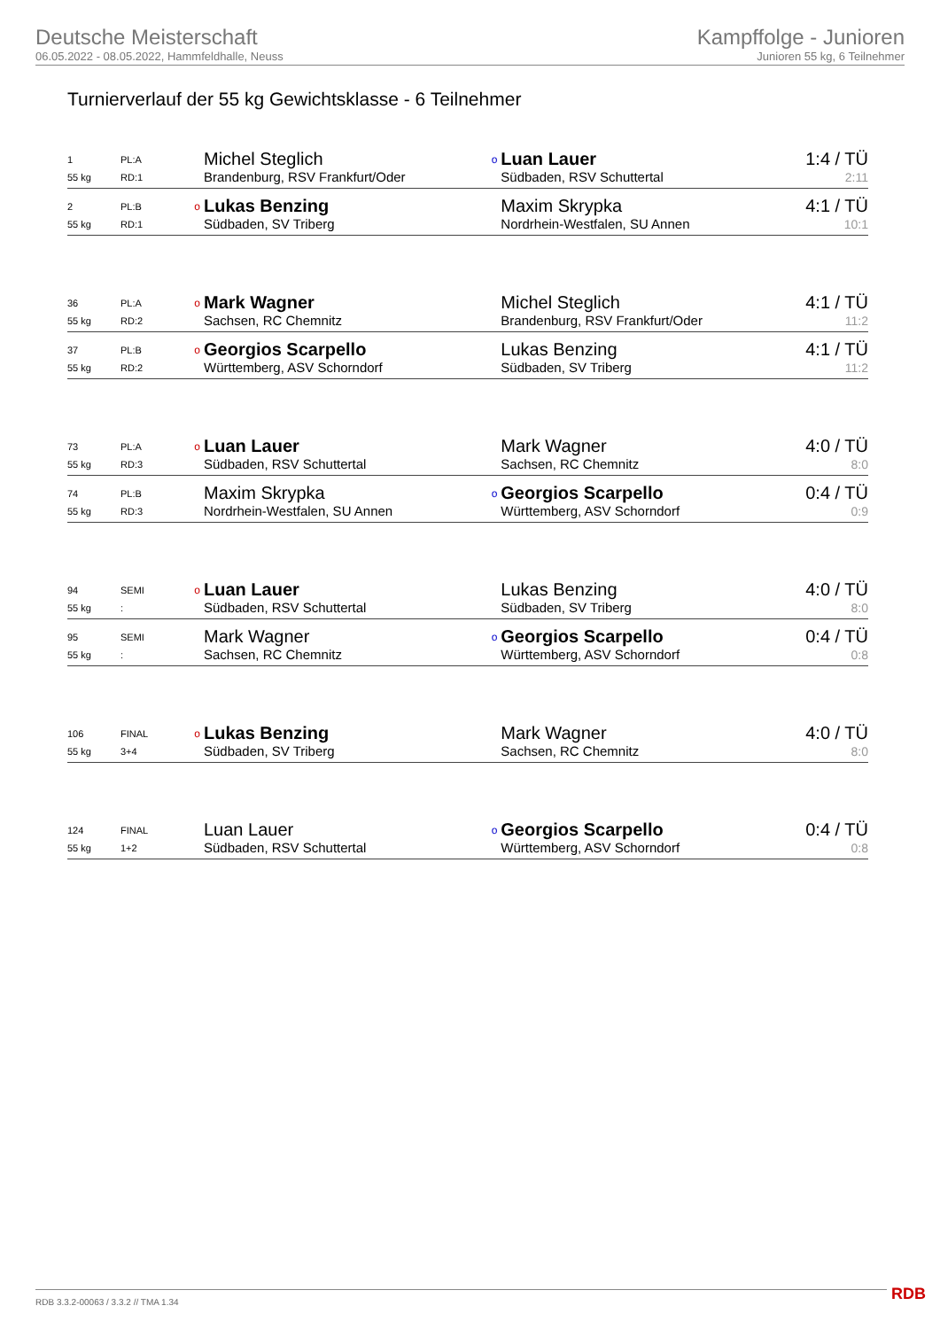Deutsche Meisterschaft
06.05.2022 - 08.05.2022, Hammfeldhalle, Neuss
Kampffolge - Junioren
Junioren 55 kg, 6 Teilnehmer
Turnierverlauf der 55 kg Gewichtsklasse - 6 Teilnehmer
| 1 | PL:A | | Michel Steglich | o | Luan Lauer | 1:4 / TÜ |
| 55 kg | RD:1 | | Brandenburg, RSV Frankfurt/Oder | | Südbaden, RSV Schuttertal | 2:11 |
| 2 | PL:B | o | Lukas Benzing | | Maxim Skrypka | 4:1 / TÜ |
| 55 kg | RD:1 | | Südbaden, SV Triberg | | Nordrhein-Westfalen, SU Annen | 10:1 |
| 36 | PL:A | o | Mark Wagner | | Michel Steglich | 4:1 / TÜ |
| 55 kg | RD:2 | | Sachsen, RC Chemnitz | | Brandenburg, RSV Frankfurt/Oder | 11:2 |
| 37 | PL:B | o | Georgios Scarpello | | Lukas Benzing | 4:1 / TÜ |
| 55 kg | RD:2 | | Württemberg, ASV Schorndorf | | Südbaden, SV Triberg | 11:2 |
| 73 | PL:A | o | Luan Lauer | | Mark Wagner | 4:0 / TÜ |
| 55 kg | RD:3 | | Südbaden, RSV Schuttertal | | Sachsen, RC Chemnitz | 8:0 |
| 74 | PL:B | | Maxim Skrypka | o | Georgios Scarpello | 0:4 / TÜ |
| 55 kg | RD:3 | | Nordrhein-Westfalen, SU Annen | | Württemberg, ASV Schorndorf | 0:9 |
| 94 | SEMI | o | Luan Lauer | | Lukas Benzing | 4:0 / TÜ |
| 55 kg | : | | Südbaden, RSV Schuttertal | | Südbaden, SV Triberg | 8:0 |
| 95 | SEMI | | Mark Wagner | o | Georgios Scarpello | 0:4 / TÜ |
| 55 kg | : | | Sachsen, RC Chemnitz | | Württemberg, ASV Schorndorf | 0:8 |
| 106 | FINAL | o | Lukas Benzing | | Mark Wagner | 4:0 / TÜ |
| 55 kg | 3+4 | | Südbaden, SV Triberg | | Sachsen, RC Chemnitz | 8:0 |
| 124 | FINAL | | Luan Lauer | o | Georgios Scarpello | 0:4 / TÜ |
| 55 kg | 1+2 | | Südbaden, RSV Schuttertal | | Württemberg, ASV Schorndorf | 0:8 |
RDB 3.3.2-00063 / 3.3.2 // TMA 1.34
RDB